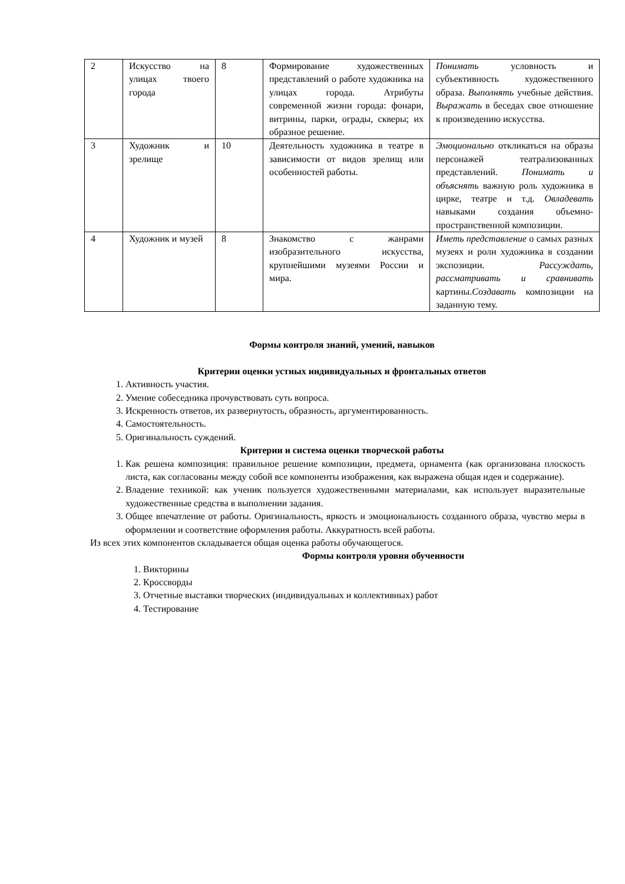| 2 | Искусство на улицах твоего города | 8 | Формирование художественных представлений о работе художника на улицах города. Атрибуты современной жизни города: фонари, витрины, парки, ограды, скверы; их образное решение. | Понимать условность и субъективность художественного образа. Выполнять учебные действия. Выражать в беседах свое отношение к произведению искусства. |
| 3 | Художник и зрелище | 10 | Деятельность художника в театре в зависимости от видов зрелищ или особенностей работы. | Эмоционально откликаться на образы персонажей театрализованных представлений. Понимать и объяснять важную роль художника в цирке, театре и т.д. Овладевать навыками создания объемно-пространственной композиции. |
| 4 | Художник и музей | 8 | Знакомство с жанрами изобразительного искусства, крупнейшими музеями России и мира. | Иметь представление о самых разных музеях и роли художника в создании экспозиции. Рассуждать, рассматривать и сравнивать картины. Создавать композиции на заданную тему. |
Формы контроля знаний, умений, навыков
Критерии оценки устных индивидуальных и фронтальных ответов
1. Активность участия.
2. Умение собеседника прочувствовать суть вопроса.
3. Искренность ответов, их развернутость, образность, аргументированность.
4. Самостоятельность.
5. Оригинальность суждений.
Критерии и система оценки творческой работы
1. Как решена композиция: правильное решение композиции, предмета, орнамента (как организована плоскость листа, как согласованы между собой все компоненты изображения, как выражена общая идея и содержание).
2. Владение техникой: как ученик пользуется художественными материалами, как использует выразительные художественные средства в выполнении задания.
3. Общее впечатление от работы. Оригинальность, яркость и эмоциональность созданного образа, чувство меры в оформлении и соответствие оформления работы. Аккуратность всей работы.
Из всех этих компонентов складывается общая оценка работы обучающегося.
Формы контроля уровня обученности
1. Викторины
2. Кроссворды
3. Отчетные выставки творческих (индивидуальных и коллективных) работ
4. Тестирование